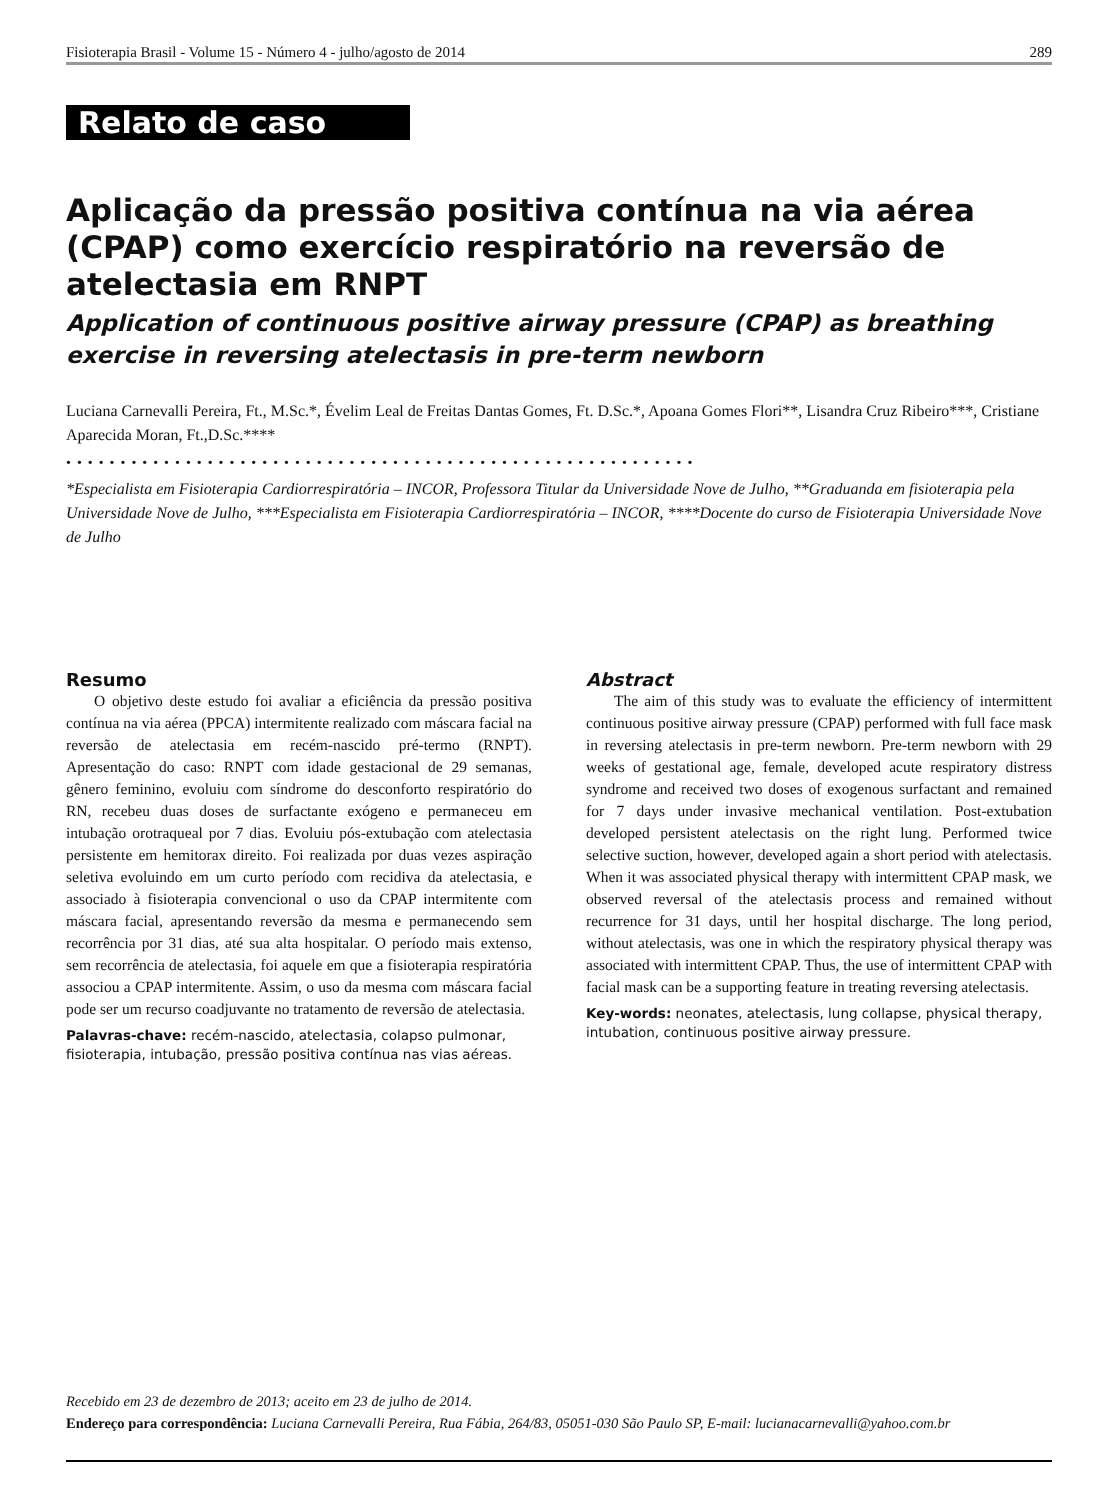Fisioterapia Brasil - Volume 15 - Número 4 - julho/agosto de 2014 289
Relato de caso
Aplicação da pressão positiva contínua na via aérea (CPAP) como exercício respiratório na reversão de atelectasia em RNPT
Application of continuous positive airway pressure (CPAP) as breathing exercise in reversing atelectasis in pre-term newborn
Luciana Carnevalli Pereira, Ft., M.Sc.*, Évelim Leal de Freitas Dantas Gomes, Ft. D.Sc.*, Apoana Gomes Flori**, Lisandra Cruz Ribeiro***, Cristiane Aparecida Moran, Ft.,D.Sc.****
••••••••••••••••••••••••••••••••••••••••••••••••••••••••••
*Especialista em Fisioterapia Cardiorrespiratória – INCOR, Professora Titular da Universidade Nove de Julho, **Graduanda em fisioterapia pela Universidade Nove de Julho, ***Especialista em Fisioterapia Cardiorrespiratória – INCOR, ****Docente do curso de Fisioterapia Universidade Nove de Julho
Resumo
O objetivo deste estudo foi avaliar a eficiência da pressão positiva contínua na via aérea (PPCA) intermitente realizado com máscara facial na reversão de atelectasia em recém-nascido pré-termo (RNPT). Apresentação do caso: RNPT com idade gestacional de 29 semanas, gênero feminino, evoluiu com síndrome do desconforto respiratório do RN, recebeu duas doses de surfactante exógeno e permaneceu em intubação orotraqueal por 7 dias. Evoluiu pós-extubação com atelectasia persistente em hemitorax direito. Foi realizada por duas vezes aspiração seletiva evoluindo em um curto período com recidiva da atelectasia, e associado à fisioterapia convencional o uso da CPAP intermitente com máscara facial, apresentando reversão da mesma e permanecendo sem recorrência por 31 dias, até sua alta hospitalar. O período mais extenso, sem recorrência de atelectasia, foi aquele em que a fisioterapia respiratória associou a CPAP intermitente. Assim, o uso da mesma com máscara facial pode ser um recurso coadjuvante no tratamento de reversão de atelectasia.
Palavras-chave: recém-nascido, atelectasia, colapso pulmonar, fisioterapia, intubação, pressão positiva contínua nas vias aéreas.
Abstract
The aim of this study was to evaluate the efficiency of intermittent continuous positive airway pressure (CPAP) performed with full face mask in reversing atelectasis in pre-term newborn. Pre-term newborn with 29 weeks of gestational age, female, developed acute respiratory distress syndrome and received two doses of exogenous surfactant and remained for 7 days under invasive mechanical ventilation. Post-extubation developed persistent atelectasis on the right lung. Performed twice selective suction, however, developed again a short period with atelectasis. When it was associated physical therapy with intermittent CPAP mask, we observed reversal of the atelectasis process and remained without recurrence for 31 days, until her hospital discharge. The long period, without atelectasis, was one in which the respiratory physical therapy was associated with intermittent CPAP. Thus, the use of intermittent CPAP with facial mask can be a supporting feature in treating reversing atelectasis.
Key-words: neonates, atelectasis, lung collapse, physical therapy, intubation, continuous positive airway pressure.
Recebido em 23 de dezembro de 2013; aceito em 23 de julho de 2014.
Endereço para correspondência: Luciana Carnevalli Pereira, Rua Fábia, 264/83, 05051-030 São Paulo SP, E-mail: lucianacarnevalli@yahoo.com.br